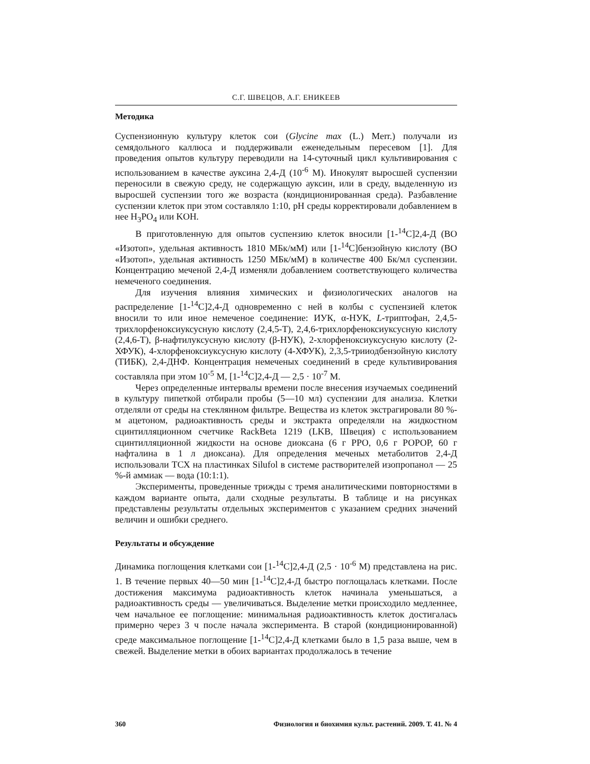С.Г. ШВЕЦОВ, А.Г. ЕНИКЕЕВ
Методика
Суспензионную культуру клеток сои (Glycine max (L.) Merr.) получали из семядольного каллюса и поддерживали еженедельным пересевом [1]. Для проведения опытов культуру переводили на 14-суточный цикл культивирования с использованием в качестве ауксина 2,4-Д (10<sup>-6</sup> М). Инокулят выросшей суспензии переносили в свежую среду, не содержащую ауксин, или в среду, выделенную из выросшей суспензии того же возраста (кондиционированная среда). Разбавление суспензии клеток при этом составляло 1:10, pH среды корректировали добавлением в нее H<sub>3</sub>PO<sub>4</sub> или KOH.
В приготовленную для опытов суспензию клеток вносили [1-<sup>14</sup>C]2,4-Д (ВО «Изотоп», удельная активность 1810 МБк/мМ) или [1-<sup>14</sup>C]бензойную кислоту (ВО «Изотоп», удельная активность 1250 МБк/мМ) в количестве 400 Бк/мл суспензии. Концентрацию меченой 2,4-Д изменяли добавлением соответствующего количества немеченого соединения.
Для изучения влияния химических и физиологических аналогов на распределение [1-<sup>14</sup>C]2,4-Д одновременно с ней в колбы с суспензией клеток вносили то или иное немеченое соединение: ИУК, α-НУК, L-триптофан, 2,4,5-трихлорфеноксиуксусную кислоту (2,4,5-Т), 2,4,6-трихлорфеноксиуксусную кислоту (2,4,6-Т), β-нафтилуксусную кислоту (β-НУК), 2-хлорфеноксиуксусную кислоту (2-ХФУК), 4-хлорфеноксиуксусную кислоту (4-ХФУК), 2,3,5-трииодбензойную кислоту (ТИБК), 2,4-ДНФ. Концентрация немеченых соединений в среде культивирования составляла при этом 10<sup>-5</sup> М, [1-<sup>14</sup>C]2,4-Д — 2,5 · 10<sup>-7</sup> М.
Через определенные интервалы времени после внесения изучаемых соединений в культуру пипеткой отбирали пробы (5—10 мл) суспензии для анализа. Клетки отделяли от среды на стеклянном фильтре. Вещества из клеток экстрагировали 80 %-м ацетоном, радиоактивность среды и экстракта определяли на жидкостном сцинтилляционном счетчике RackBeta 1219 (LKB, Швеция) с использованием сцинтилляционной жидкости на основе диоксана (6 г РРО, 0,6 г РОРОР, 60 г нафталина в 1 л диоксана). Для определения меченых метаболитов 2,4-Д использовали ТСХ на пластинках Silufol в системе растворителей изопропанол — 25 %-й аммиак — вода (10:1:1).
Эксперименты, проведенные трижды с тремя аналитическими повторностями в каждом варианте опыта, дали сходные результаты. В таблице и на рисунках представлены результаты отдельных экспериментов с указанием средних значений величин и ошибки среднего.
Результаты и обсуждение
Динамика поглощения клетками сои [1-<sup>14</sup>C]2,4-Д (2,5 · 10<sup>-6</sup> М) представлена на рис. 1. В течение первых 40—50 мин [1-<sup>14</sup>C]2,4-Д быстро поглощалась клетками. После достижения максимума радиоактивность клеток начинала уменьшаться, а радиоактивность среды — увеличиваться. Выделение метки происходило медленнее, чем начальное ее поглощение: минимальная радиоактивность клеток достигалась примерно через 3 ч после начала эксперимента. В старой (кондиционированной) среде максимальное поглощение [1-<sup>14</sup>C]2,4-Д клетками было в 1,5 раза выше, чем в свежей. Выделение метки в обоих вариантах продолжалось в течение
360 Физиология и биохимия культ. растений. 2009. Т. 41. № 4